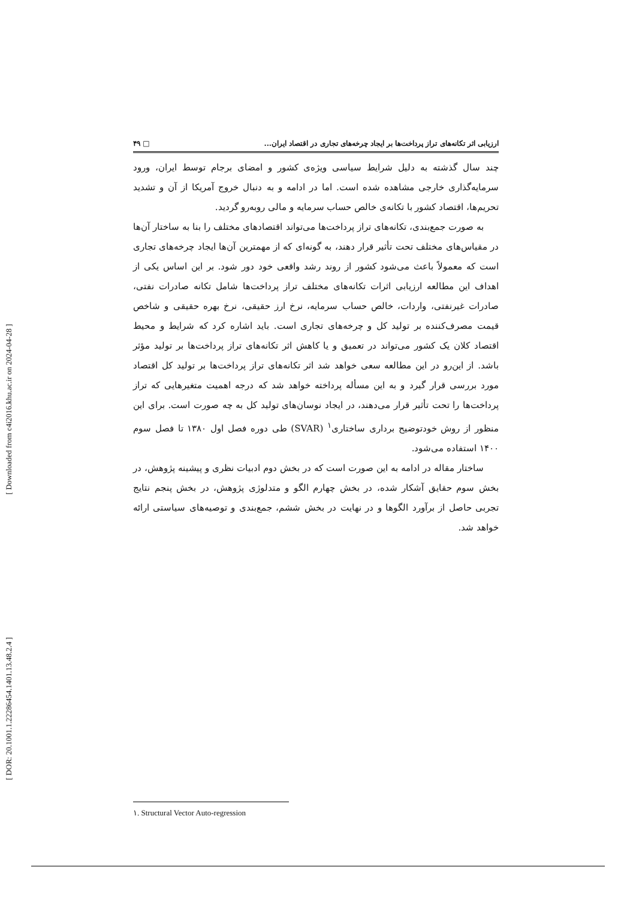[ Downloaded from c4i2016.khu.ac.ir on 2024-04-28 ]
[ DOR: 20.1001.1.22286454.1401.13.48.2.4 ]
ارزیابی اثر تکانه‌های تراز پرداخت‌ها بر ایجاد چرخه‌های تجاری در اقتصاد ایران... □ ۴۹
چند سال گذشته به دلیل شرایط سیاسی ویژه‌ی کشور و امضای برجام توسط ایران، ورود سرمایه‌گذاری خارجی مشاهده شده است. اما در ادامه و به دنبال خروج آمریکا از آن و تشدید تحریم‌ها، اقتصاد کشور با تکانه‌ی خالص حساب سرمایه و مالی روبه‌رو گردید.
به صورت جمع‌بندی، تکانه‌های تراز پرداخت‌ها می‌تواند اقتصادهای مختلف را بنا به ساختار آن‌ها در مقیاس‌های مختلف تحت تأثیر قرار دهند، به گونه‌ای که از مهمترین آن‌ها ایجاد چرخه‌های تجاری است که معمولاً باعث می‌شود کشور از روند رشد واقعی خود دور شود. بر این اساس یکی از اهداف این مطالعه ارزیابی اثرات تکانه‌های مختلف تراز پرداخت‌ها شامل تکانه صادرات نفتی، صادرات غیرنفتی، واردات، خالص حساب سرمایه، نرخ ارز حقیقی، نرخ بهره حقیقی و شاخص قیمت مصرف‌کننده بر تولید کل و چرخه‌های تجاری است. باید اشاره کرد که شرایط و محیط اقتصاد کلان یک کشور می‌تواند در تعمیق و یا کاهش اثر تکانه‌های تراز پرداخت‌ها بر تولید مؤثر باشد. از این‌رو در این مطالعه سعی خواهد شد اثر تکانه‌های تراز پرداخت‌ها بر تولید کل اقتصاد مورد بررسی قرار گیرد و به این مسأله پرداخته خواهد شد که درجه اهمیت متغیرهایی که تراز پرداخت‌ها را تحت تأثیر قرار می‌دهند، در ایجاد نوسان‌های تولید کل به چه صورت است. برای این منظور از روش خودتوضیح برداری ساختاری<sup>۱</sup> (SVAR) طی دوره فصل اول ۱۳۸۰ تا فصل سوم ۱۴۰۰ استفاده می‌شود.
ساختار مقاله در ادامه به این صورت است که در بخش دوم ادبیات نظری و پیشینه پژوهش، در بخش سوم حقایق آشکار شده، در بخش چهارم الگو و متدلوژی پژوهش، در بخش پنجم نتایج تجربی حاصل از برآورد الگوها و در نهایت در بخش ششم، جمع‌بندی و توصیه‌های سیاستی ارائه خواهد شد.
۱. Structural Vector Auto-regression